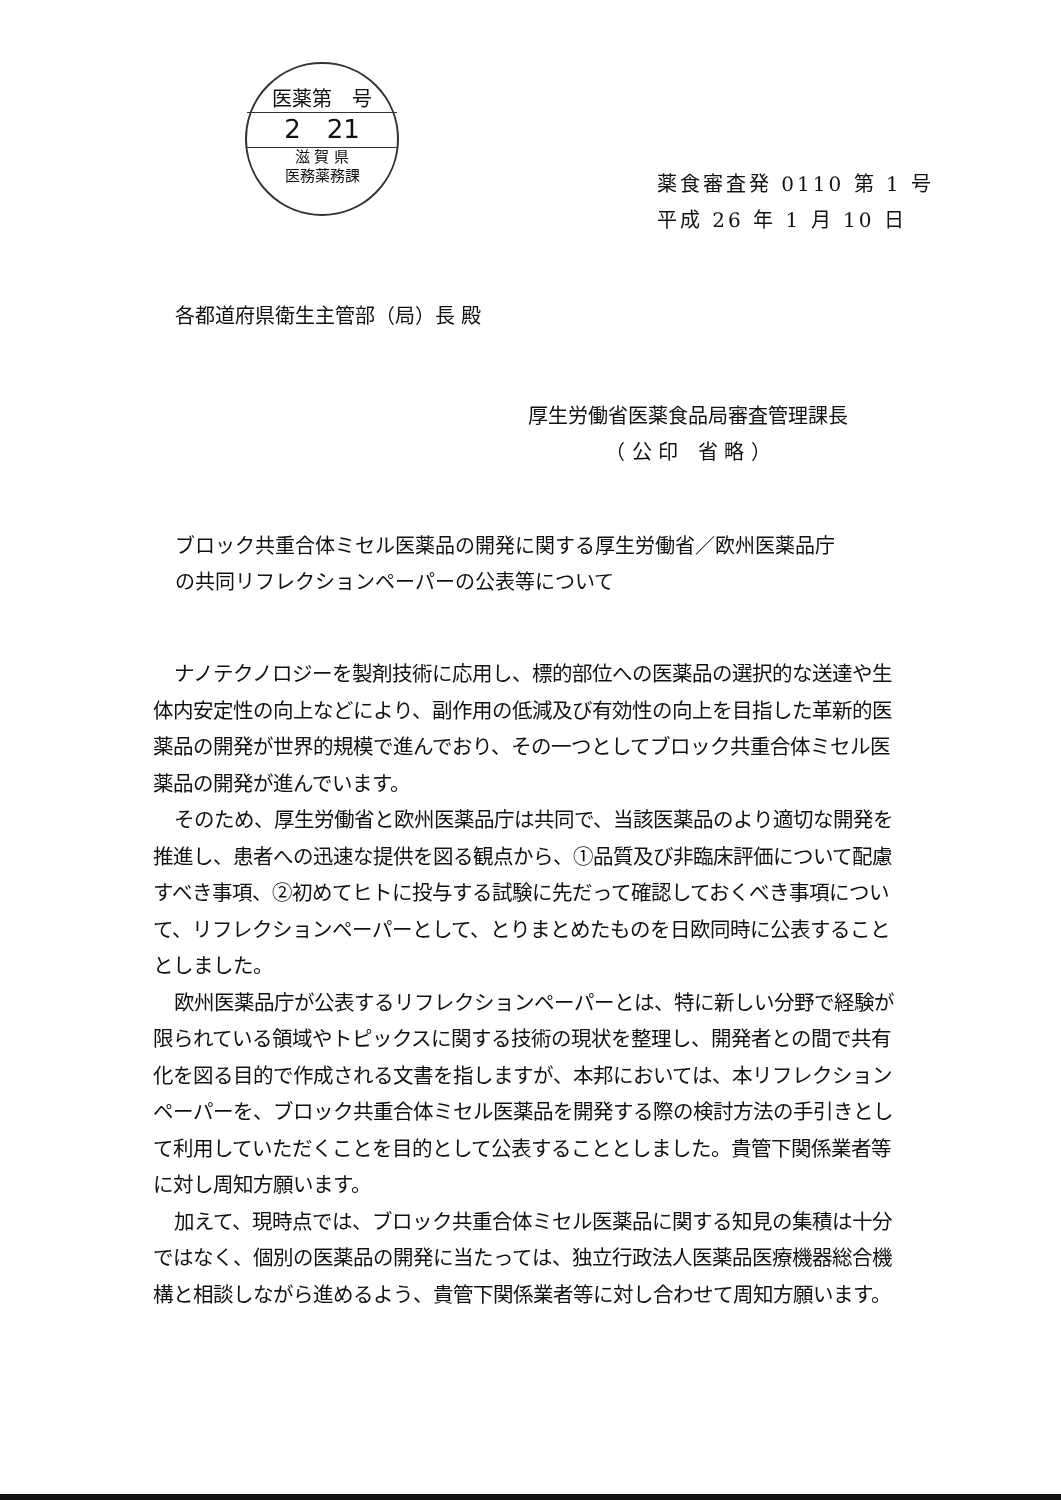医薬第　号
2　21
滋 賀 県
医務薬務課
薬食審査発 0110 第 1 号
平成 26 年 1 月 10 日
各都道府県衛生主管部（局）長 殿
厚生労働省医薬食品局審査管理課長
（ 公 印　省 略 ）
ブロック共重合体ミセル医薬品の開発に関する厚生労働省／欧州医薬品庁
の共同リフレクションペーパーの公表等について
ナノテクノロジーを製剤技術に応用し、標的部位への医薬品の選択的な送達や生体内安定性の向上などにより、副作用の低減及び有効性の向上を目指した革新的医薬品の開発が世界的規模で進んでおり、その一つとしてブロック共重合体ミセル医薬品の開発が進んでいます。
そのため、厚生労働省と欧州医薬品庁は共同で、当該医薬品のより適切な開発を推進し、患者への迅速な提供を図る観点から、①品質及び非臨床評価について配慮すべき事項、②初めてヒトに投与する試験に先だって確認しておくべき事項について、リフレクションペーパーとして、とりまとめたものを日欧同時に公表することとしました。
欧州医薬品庁が公表するリフレクションペーパーとは、特に新しい分野で経験が限られている領域やトピックスに関する技術の現状を整理し、開発者との間で共有化を図る目的で作成される文書を指しますが、本邦においては、本リフレクションペーパーを、ブロック共重合体ミセル医薬品を開発する際の検討方法の手引きとして利用していただくことを目的として公表することとしました。貴管下関係業者等に対し周知方願います。
加えて、現時点では、ブロック共重合体ミセル医薬品に関する知見の集積は十分ではなく、個別の医薬品の開発に当たっては、独立行政法人医薬品医療機器総合機構と相談しながら進めるよう、貴管下関係業者等に対し合わせて周知方願います。